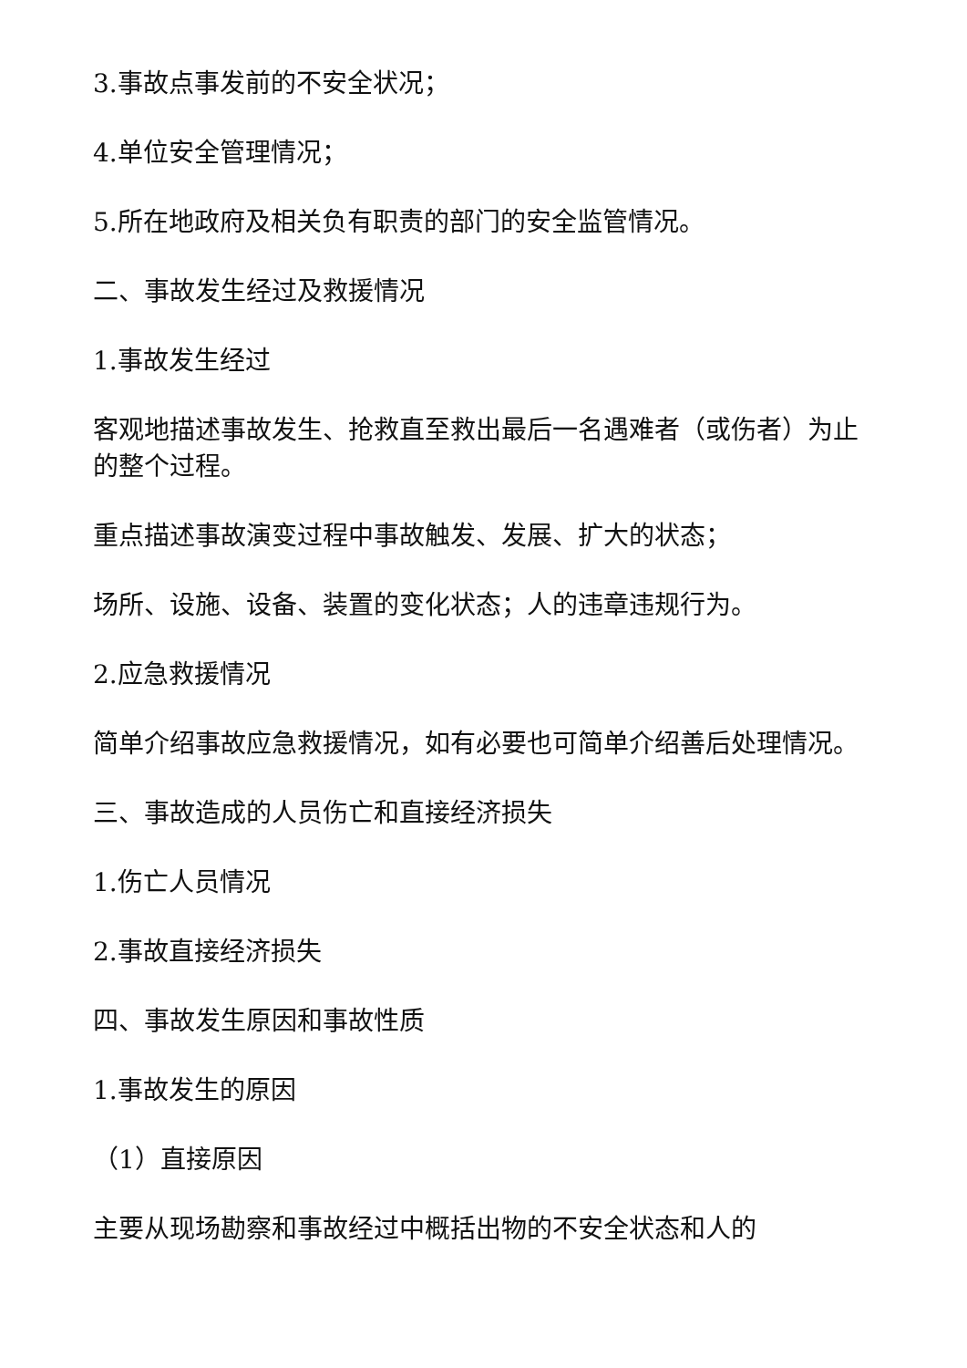3.事故点事发前的不安全状况；
4.单位安全管理情况；
5.所在地政府及相关负有职责的部门的安全监管情况。
二、事故发生经过及救援情况
1.事故发生经过
客观地描述事故发生、抢救直至救出最后一名遇难者（或伤者）为止的整个过程。
重点描述事故演变过程中事故触发、发展、扩大的状态；
场所、设施、设备、装置的变化状态；人的违章违规行为。
2.应急救援情况
简单介绍事故应急救援情况，如有必要也可简单介绍善后处理情况。
三、事故造成的人员伤亡和直接经济损失
1.伤亡人员情况
2.事故直接经济损失
四、事故发生原因和事故性质
1.事故发生的原因
（1）直接原因
主要从现场勘察和事故经过中概括出物的不安全状态和人的